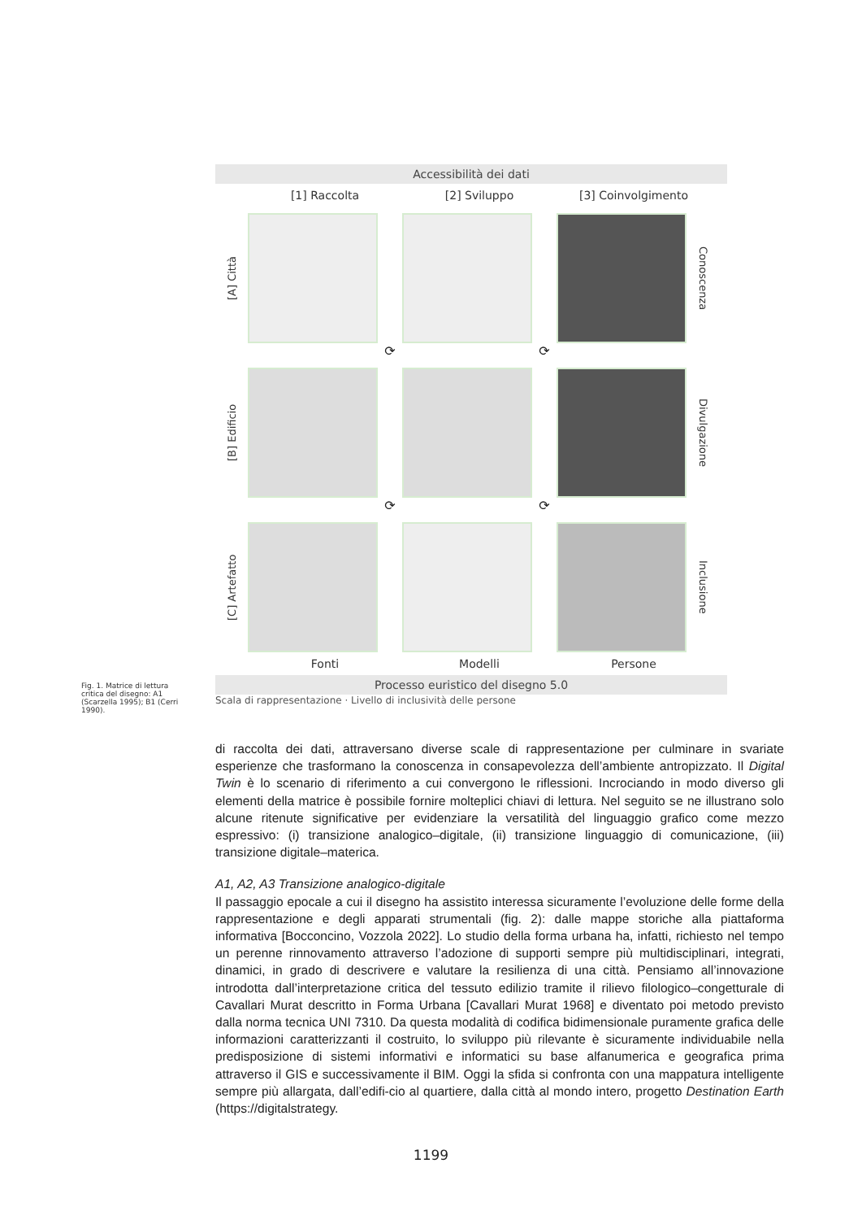Accessibilità dei dati
[1] Raccolta [2] Sviluppo [3] Coinvolgimento
[A] Città
Conoscenza
⟳
⟳
[B] Edificio
Divulgazione
⟳
⟳
[C] Artefatto
Inclusione
Fonti Modelli Persone
Processo euristico del disegno 5.0
Scala di rappresentazione · Livello di inclusività delle persone
Fig. 1. Matrice di lettura critica del disegno: A1 (Scarzella 1995); B1 (Cerri 1990).
di raccolta dei dati, attraversano diverse scale di rappresentazione per culminare in svariate esperienze che trasformano la conoscenza in consapevolezza dell’ambiente antropizzato. Il Digital Twin è lo scenario di riferimento a cui convergono le riflessioni. Incrociando in modo diverso gli elementi della matrice è possibile fornire molteplici chiavi di lettura. Nel seguito se ne illustrano solo alcune ritenute significative per evidenziare la versatilità del linguaggio grafico come mezzo espressivo: (i) transizione analogico–digitale, (ii) transizione linguaggio di comunicazione, (iii) transizione digitale–materica.
A1, A2, A3 Transizione analogico-digitale
Il passaggio epocale a cui il disegno ha assistito interessa sicuramente l’evoluzione delle forme della rappresentazione e degli apparati strumentali (fig. 2): dalle mappe storiche alla piattaforma informativa [Bocconcino, Vozzola 2022]. Lo studio della forma urbana ha, infatti, richiesto nel tempo un perenne rinnovamento attraverso l’adozione di supporti sempre più multidisciplinari, integrati, dinamici, in grado di descrivere e valutare la resilienza di una città. Pensiamo all’innovazione introdotta dall’interpretazione critica del tessuto edilizio tramite il rilievo filologico–congetturale di Cavallari Murat descritto in Forma Urbana [Cavallari Murat 1968] e diventato poi metodo previsto dalla norma tecnica UNI 7310. Da questa modalità di codifica bidimensionale puramente grafica delle informazioni caratterizzanti il costruito, lo sviluppo più rilevante è sicuramente individuabile nella predisposizione di sistemi informativi e informatici su base alfanumerica e geografica prima attraverso il GIS e successivamente il BIM. Oggi la sfida si confronta con una mappatura intelligente sempre più allargata, dall’edifi-cio al quartiere, dalla città al mondo intero, progetto Destination Earth (https://digitalstrategy.
1199